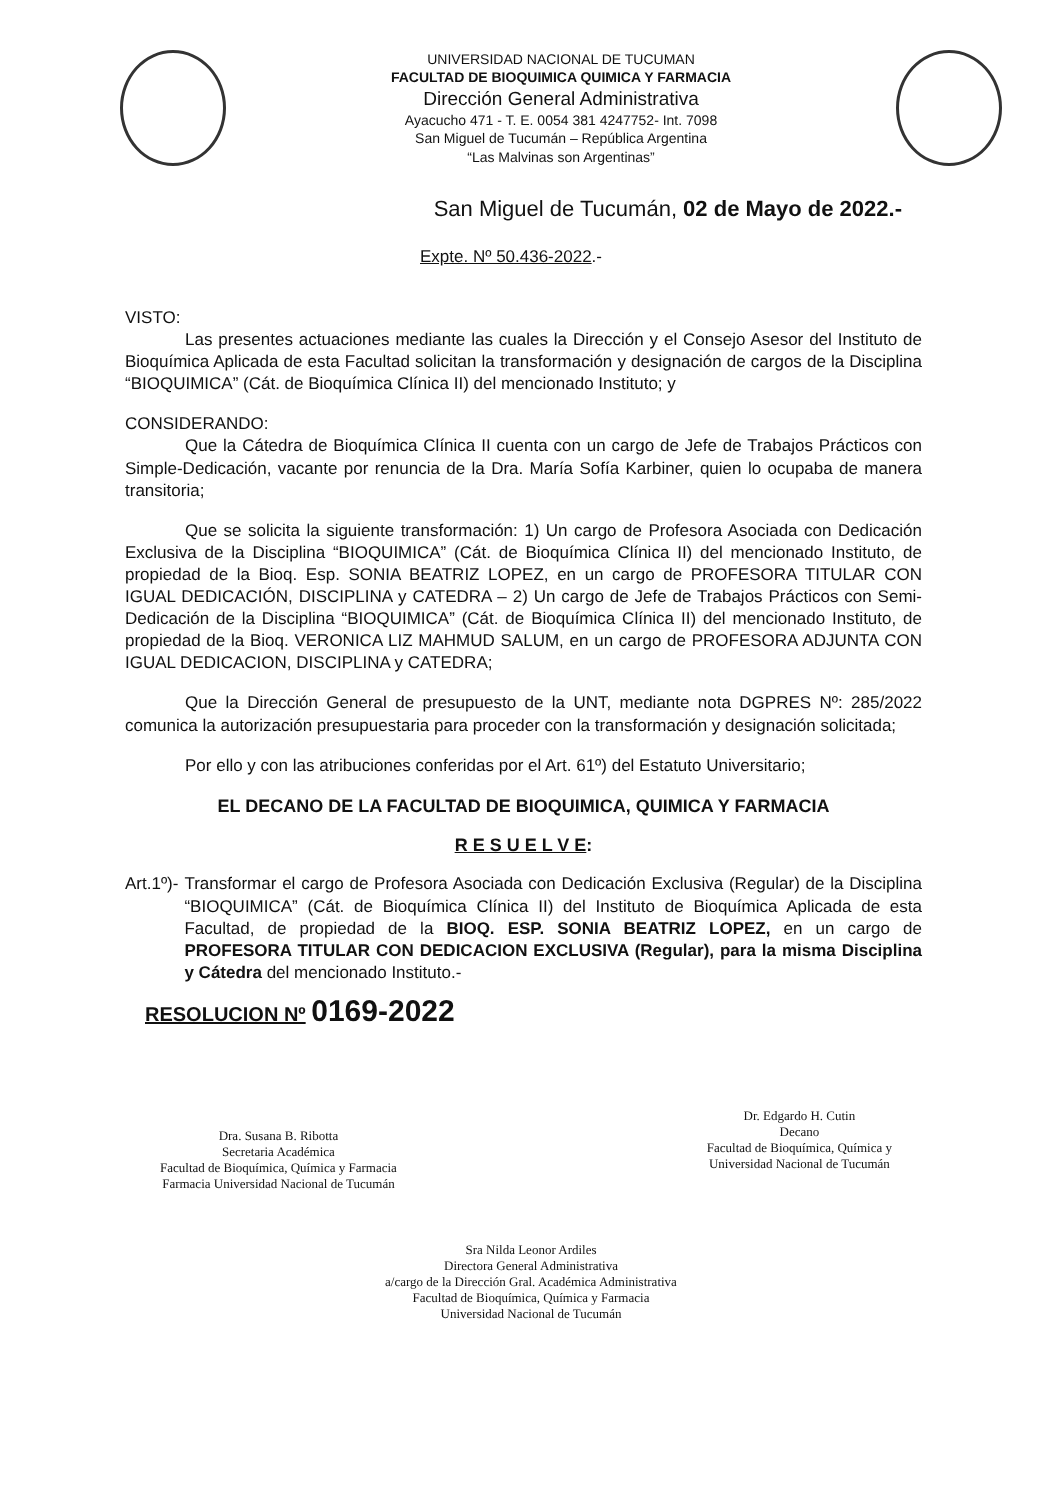UNIVERSIDAD NACIONAL DE TUCUMAN
FACULTAD DE BIOQUIMICA QUIMICA Y FARMACIA
Dirección General Administrativa
Ayacucho 471 - T. E. 0054 381 4247752- Int. 7098
San Miguel de Tucumán – República Argentina
“Las Malvinas son Argentinas”
San Miguel de Tucumán, 02 de Mayo de 2022.-
Expte. Nº 50.436-2022.-
VISTO:
Las presentes actuaciones mediante las cuales la Dirección y el Consejo Asesor del Instituto de Bioquímica Aplicada de esta Facultad solicitan la transformación y designación de cargos de la Disciplina “BIOQUIMICA” (Cát. de Bioquímica Clínica II) del mencionado Instituto; y
CONSIDERANDO:
Que la Cátedra de Bioquímica Clínica II cuenta con un cargo de Jefe de Trabajos Prácticos con Simple-Dedicación, vacante por renuncia de la Dra. María Sofía Karbiner, quien lo ocupaba de manera transitoria;
Que se solicita la siguiente transformación: 1) Un cargo de Profesora Asociada con Dedicación Exclusiva de la Disciplina “BIOQUIMICA” (Cát. de Bioquímica Clínica II) del mencionado Instituto, de propiedad de la Bioq. Esp. SONIA BEATRIZ LOPEZ, en un cargo de PROFESORA TITULAR CON IGUAL DEDICACIÓN, DISCIPLINA y CATEDRA – 2) Un cargo de Jefe de Trabajos Prácticos con Semi-Dedicación de la Disciplina “BIOQUIMICA” (Cát. de Bioquímica Clínica II) del mencionado Instituto, de propiedad de la Bioq. VERONICA LIZ MAHMUD SALUM, en un cargo de PROFESORA ADJUNTA CON IGUAL DEDICACION, DISCIPLINA y CATEDRA;
Que la Dirección General de presupuesto de la UNT, mediante nota DGPRES Nº: 285/2022 comunica la autorización presupuestaria para proceder con la transformación y designación solicitada;
Por ello y con las atribuciones conferidas por el Art. 61º) del Estatuto Universitario;
EL DECANO DE LA FACULTAD DE BIOQUIMICA, QUIMICA Y FARMACIA
R E S U E L V E:
Art.1º)- Transformar el cargo de Profesora Asociada con Dedicación Exclusiva (Regular) de la Disciplina “BIOQUIMICA” (Cát. de Bioquímica Clínica II) del Instituto de Bioquímica Aplicada de esta Facultad, de propiedad de la BIOQ. ESP. SONIA BEATRIZ LOPEZ, en un cargo de PROFESORA TITULAR CON DEDICACION EXCLUSIVA (Regular), para la misma Disciplina y Cátedra del mencionado Instituto.-
RESOLUCION Nº 0169-2022
Dra. Susana B. Ribotta
Secretaria Académica
Facultad de Bioquímica, Química y Farmacia
Farmacia Universidad Nacional de Tucumán
Dr. Edgardo H. Cutin
Decano
Facultad de Bioquímica, Química y
Universidad Nacional de Tucumán
Sra Nilda Leonor Ardiles
Directora General Administrativa
a/cargo de la Dirección Gral. Académica Administrativa
Facultad de Bioquímica, Química y Farmacia
Universidad Nacional de Tucumán